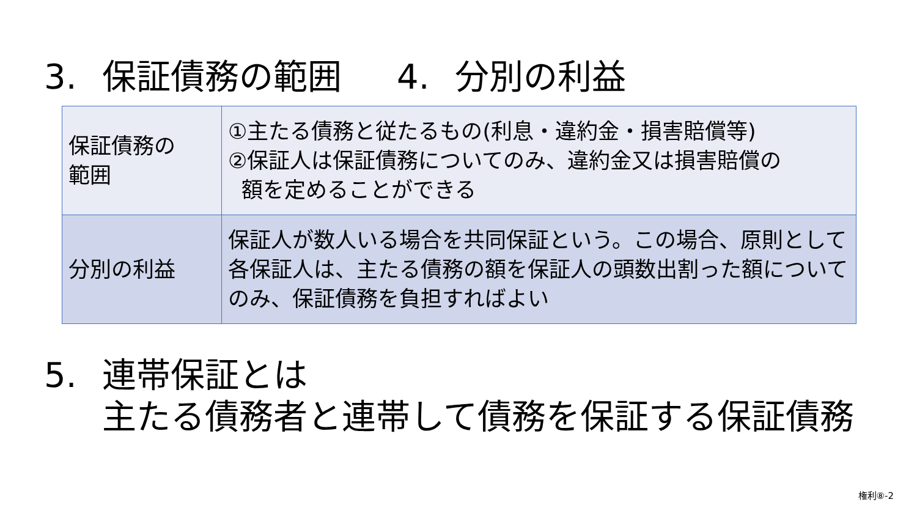3. 保証債務の範囲 4. 分別の利益
| 保証債務の 範囲 | ①主たる債務と従たるもの(利息・違約金・損害賠償等) ②保証人は保証債務についてのみ、違約金又は損害賠償の 額を定めることができる |
| 分別の利益 | 保証人が数人いる場合を共同保証という。この場合、原則として各保証人は、主たる債務の額を保証人の頭数出割った額についてのみ、保証債務を負担すればよい |
5. 連帯保証とは
主たる債務者と連帯して債務を保証する保証債務
権利⑧-2